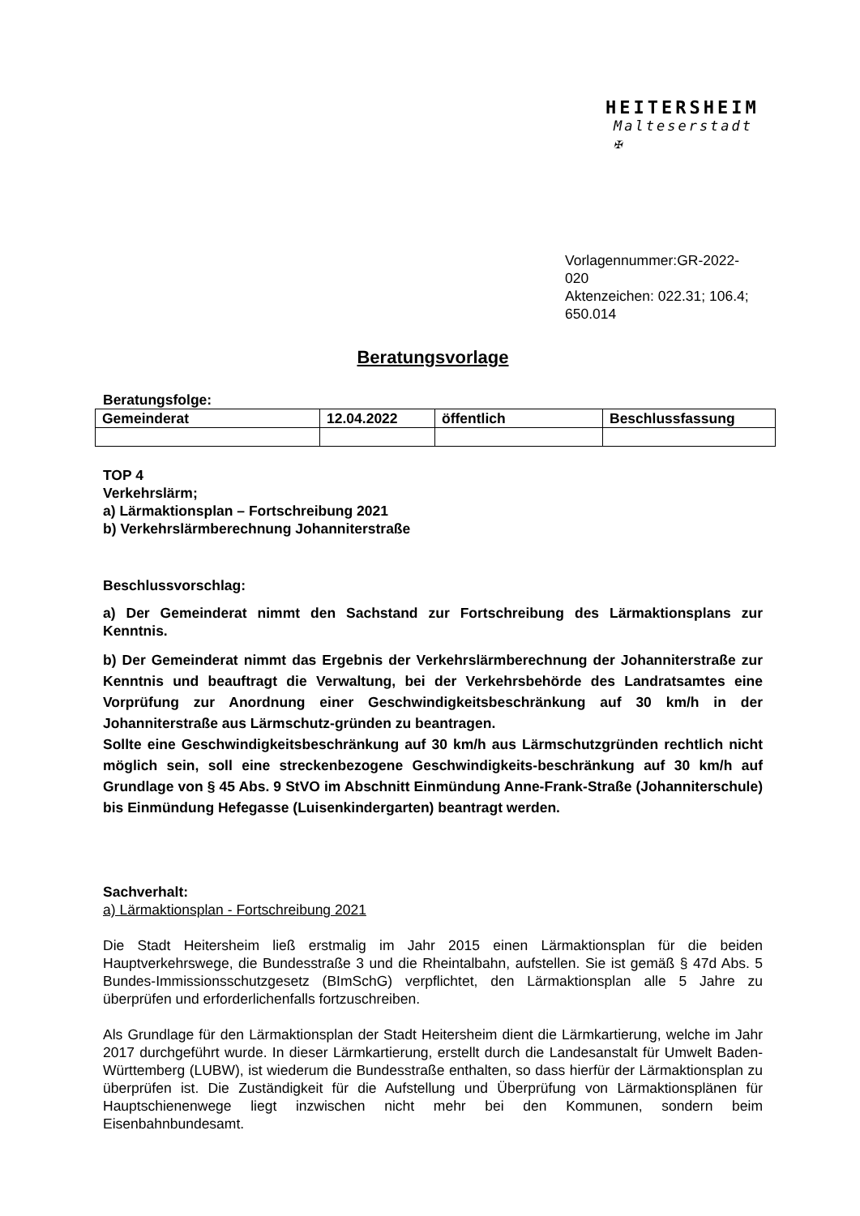HEITERSHEIM
Malteserstadt ✠
Vorlagennummer:GR-2022-020
Aktenzeichen: 022.31; 106.4;
650.014
Beratungsvorlage
Beratungsfolge:
| Gemeinderat | 12.04.2022 | öffentlich | Beschlussfassung |
TOP 4
Verkehrslärm;
a) Lärmaktionsplan – Fortschreibung 2021
b) Verkehrslärmberechnung Johanniterstraße
Beschlussvorschlag:
a) Der Gemeinderat nimmt den Sachstand zur Fortschreibung des Lärmaktionsplans zur Kenntnis.
b) Der Gemeinderat nimmt das Ergebnis der Verkehrslärmberechnung der Johanniterstraße zur Kenntnis und beauftragt die Verwaltung, bei der Verkehrsbehörde des Landratsamtes eine Vorprüfung zur Anordnung einer Geschwindigkeitsbeschränkung auf 30 km/h in der Johanniterstraße aus Lärmschutz-gründen zu beantragen.
Sollte eine Geschwindigkeitsbeschränkung auf 30 km/h aus Lärmschutzgründen rechtlich nicht möglich sein, soll eine streckenbezogene Geschwindigkeits-beschränkung auf 30 km/h auf Grundlage von § 45 Abs. 9 StVO im Abschnitt Einmündung Anne-Frank-Straße (Johanniterschule) bis Einmündung Hefegasse (Luisenkindergarten) beantragt werden.
Sachverhalt:
a) Lärmaktionsplan - Fortschreibung 2021
Die Stadt Heitersheim ließ erstmalig im Jahr 2015 einen Lärmaktionsplan für die beiden Hauptverkehrswege, die Bundesstraße 3 und die Rheintalbahn, aufstellen. Sie ist gemäß § 47d Abs. 5 Bundes-Immissionsschutzgesetz (BImSchG) verpflichtet, den Lärmaktionsplan alle 5 Jahre zu überprüfen und erforderlichenfalls fortzuschreiben.
Als Grundlage für den Lärmaktionsplan der Stadt Heitersheim dient die Lärmkartierung, welche im Jahr 2017 durchgeführt wurde. In dieser Lärmkartierung, erstellt durch die Landesanstalt für Umwelt Baden-Württemberg (LUBW), ist wiederum die Bundesstraße enthalten, so dass hierfür der Lärmaktionsplan zu überprüfen ist. Die Zuständigkeit für die Aufstellung und Überprüfung von Lärmaktionsplänen für Hauptschienenwege liegt inzwischen nicht mehr bei den Kommunen, sondern beim Eisenbahnbundesamt.